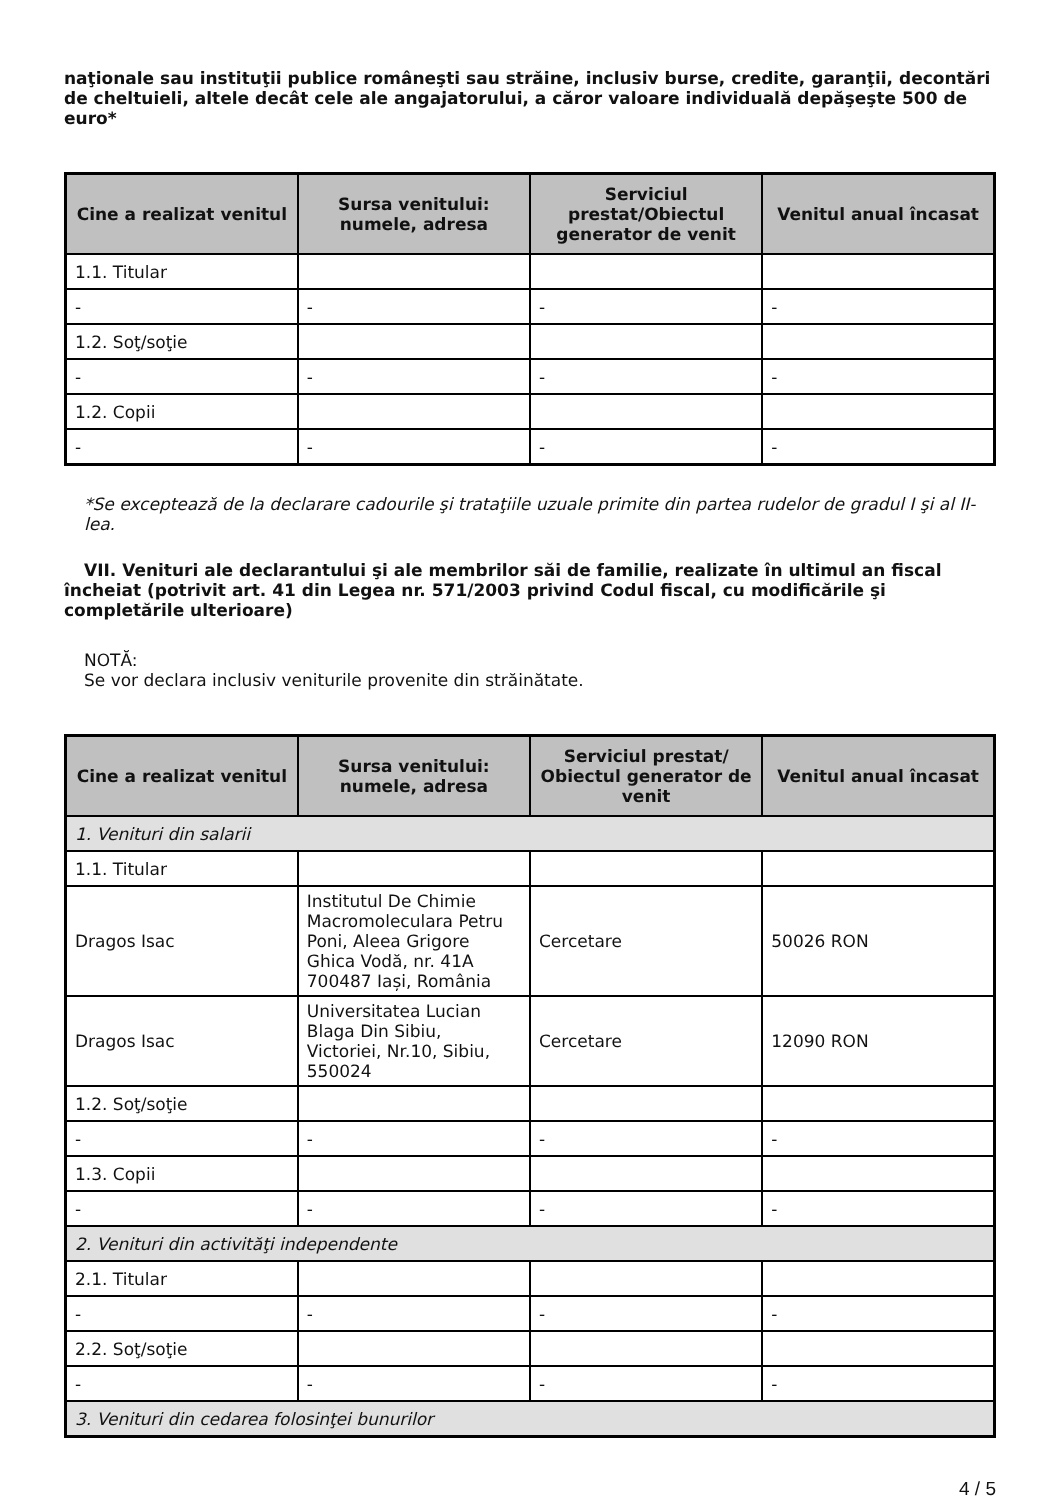naţionale sau instituţii publice româneşti sau străine, inclusiv burse, credite, garanţii, decontări de cheltuieli, altele decât cele ale angajatorului, a căror valoare individuală depăşeşte 500 de euro*
| Cine a realizat venitul | Sursa venitului: numele, adresa | Serviciul prestat/Obiectul generator de venit | Venitul anual încasat |
| --- | --- | --- | --- |
| 1.1. Titular | | | |
| - | - | - | - |
| 1.2. Soţ/soţie | | | |
| - | - | - | - |
| 1.2. Copii | | | |
| - | - | - | - |
*Se exceptează de la declarare cadourile şi trataţiile uzuale primite din partea rudelor de gradul I şi al II-lea.
VII. Venituri ale declarantului şi ale membrilor săi de familie, realizate în ultimul an fiscal încheiat (potrivit art. 41 din Legea nr. 571/2003 privind Codul fiscal, cu modificările şi completările ulterioare)
NOTĂ:
Se vor declara inclusiv veniturile provenite din străinătate.
| Cine a realizat venitul | Sursa venitului: numele, adresa | Serviciul prestat/ Obiectul generator de venit | Venitul anual încasat |
| --- | --- | --- | --- |
| 1. Venituri din salarii | | | |
| 1.1. Titular | | | |
| Dragos Isac | Institutul De Chimie Macromoleculara Petru Poni, Aleea Grigore Ghica Vodă, nr. 41A 700487 Iași, România | Cercetare | 50026 RON |
| Dragos Isac | Universitatea Lucian Blaga Din Sibiu, Victoriei, Nr.10, Sibiu, 550024 | Cercetare | 12090 RON |
| 1.2. Soţ/soţie | | | |
| - | - | - | - |
| 1.3. Copii | | | |
| - | - | - | - |
| 2. Venituri din activităţi independente | | | |
| 2.1. Titular | | | |
| - | - | - | - |
| 2.2. Soţ/soţie | | | |
| - | - | - | - |
| 3. Venituri din cedarea folosinţei bunurilor | | | |
4 / 5